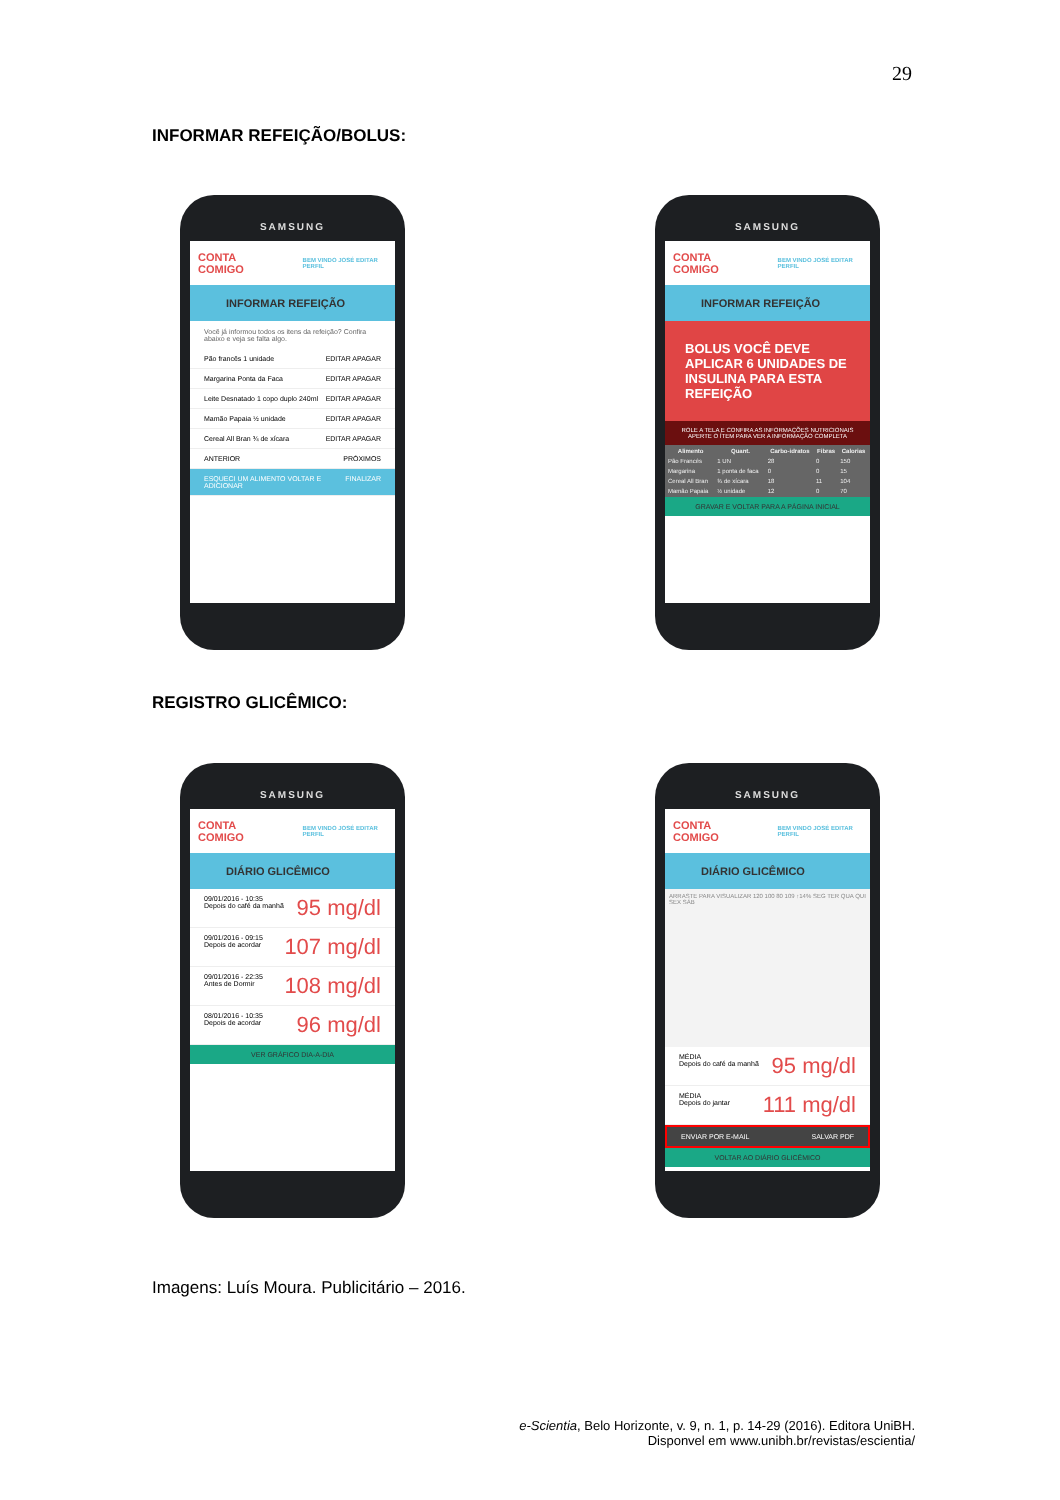29
INFORMAR REFEIÇÃO/BOLUS:
SAMSUNG
CONTA COMIGO BEM VINDO JOSÉ EDITAR PERFIL
INFORMAR REFEIÇÃO
Você já informou todos os itens da refeição? Confira abaixo e veja se falta algo.
Pão francês 1 unidade EDITAR APAGAR
Margarina Ponta da Faca EDITAR APAGAR
Leite Desnatado 1 copo duplo 240ml EDITAR APAGAR
Mamão Papaia ½ unidade EDITAR APAGAR
Cereal All Bran ¾ de xícara EDITAR APAGAR
ANTERIOR PRÓXIMOS
ESQUECI UM ALIMENTO VOLTAR E ADICIONAR FINALIZAR
SAMSUNG
CONTA COMIGO BEM VINDO JOSÉ EDITAR PERFIL
INFORMAR REFEIÇÃO
BOLUS VOCÊ DEVE APLICAR 6 UNIDADES DE INSULINA PARA ESTA REFEIÇÃO
ROLE A TELA E CONFIRA AS INFORMAÇÕES NUTRICIONAIS APERTE O ÍTEM PARA VER A INFORMAÇÃO COMPLETA
| Alimento | Quant. | Carbo-idratos | Fibras | Calorias |
| --- | --- | --- | --- | --- |
| Pão Francês | 1 UN | 28 | 0 | 150 |
| Margarina | 1 ponta de faca | 0 | 0 | 15 |
| Cereal All Bran | ¾ de xícara | 18 | 11 | 104 |
| Mamão Papaia | ½ unidade | 12 | 0 | 70 |
GRAVAR E VOLTAR PARA A PÁGINA INICIAL
REGISTRO GLICÊMICO:
SAMSUNG
CONTA COMIGO BEM VINDO JOSÉ EDITAR PERFIL
DIÁRIO GLICÊMICO
09/01/2016 - 10:35
Depois do café da manhã 95 mg/dl
09/01/2016 - 09:15
Depois de acordar 107 mg/dl
09/01/2016 - 22:35
Antes de Dormir 108 mg/dl
08/01/2016 - 10:35
Depois de acordar 96 mg/dl
VER GRÁFICO DIA-A-DIA
SAMSUNG
CONTA COMIGO BEM VINDO JOSÉ EDITAR PERFIL
DIÁRIO GLICÊMICO
ARRASTE PARA VISUALIZAR 120 100 80 109 ↑14% SEG TER QUA QUI SEX SÁB
MÉDIA
Depois do café da manhã 95 mg/dl
MÉDIA
Depois do jantar 111 mg/dl
ENVIAR POR E-MAIL SALVAR PDF
VOLTAR AO DIÁRIO GLICÊMICO
Imagens: Luís Moura. Publicitário – 2016.
e-Scientia, Belo Horizonte, v. 9, n. 1, p. 14-29 (2016). Editora UniBH.
Disponvel em www.unibh.br/revistas/escientia/